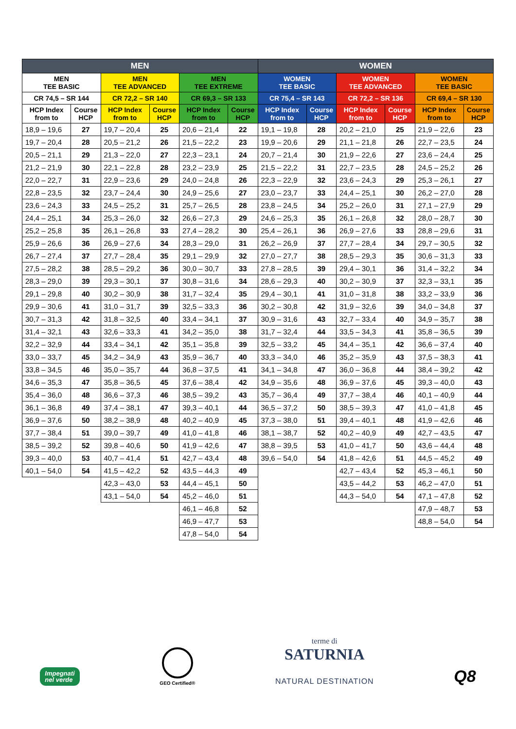| MEN | | | | | | WOMEN | | | | | |
| --- | --- | --- | --- | --- | --- | --- | --- | --- | --- | --- | --- |
| MEN TEE BASIC | | MEN TEE ADVANCED | | MEN TEE EXTREME | | WOMEN TEE BASIC | | WOMEN TEE ADVANCED | | WOMEN TEE BASIC | |
| CR 74,5 – SR 144 | | CR 72,2 – SR 140 | | CR 69,3 – SR 133 | | CR 75,4 – SR 143 | | CR 72,2 – SR 136 | | CR 69,4 – SR 130 | |
| HCP Index from to | Course HCP | HCP Index from to | Course HCP | HCP Index from to | Course HCP | HCP Index from to | Course HCP | HCP Index from to | Course HCP | HCP Index from to | Course HCP |
| 18,9 – 19,6 | 27 | 19,7 – 20,4 | 25 | 20,6 – 21,4 | 22 | 19,1 – 19,8 | 28 | 20,2 – 21,0 | 25 | 21,9 – 22,6 | 23 |
| 19,7 – 20,4 | 28 | 20,5 – 21,2 | 26 | 21,5 – 22,2 | 23 | 19,9 – 20,6 | 29 | 21,1 – 21,8 | 26 | 22,7 – 23,5 | 24 |
| 20,5 – 21,1 | 29 | 21,3 – 22,0 | 27 | 22,3 – 23,1 | 24 | 20,7 – 21,4 | 30 | 21,9 – 22,6 | 27 | 23,6 – 24,4 | 25 |
| 21,2 – 21,9 | 30 | 22,1 – 22,8 | 28 | 23,2 – 23,9 | 25 | 21,5 – 22,2 | 31 | 22,7 – 23,5 | 28 | 24,5 – 25,2 | 26 |
| 22,0 – 22,7 | 31 | 22,9 – 23,6 | 29 | 24,0 – 24,8 | 26 | 22,3 – 22,9 | 32 | 23,6 – 24,3 | 29 | 25,3 – 26,1 | 27 |
| 22,8 – 23,5 | 32 | 23,7 – 24,4 | 30 | 24,9 – 25,6 | 27 | 23,0 – 23,7 | 33 | 24,4 – 25,1 | 30 | 26,2 – 27,0 | 28 |
| 23,6 – 24,3 | 33 | 24,5 – 25,2 | 31 | 25,7 – 26,5 | 28 | 23,8 – 24,5 | 34 | 25,2 – 26,0 | 31 | 27,1 – 27,9 | 29 |
| 24,4 – 25,1 | 34 | 25,3 – 26,0 | 32 | 26,6 – 27,3 | 29 | 24,6 – 25,3 | 35 | 26,1 – 26,8 | 32 | 28,0 – 28,7 | 30 |
| 25,2 – 25,8 | 35 | 26,1 – 26,8 | 33 | 27,4 – 28,2 | 30 | 25,4 – 26,1 | 36 | 26,9 – 27,6 | 33 | 28,8 – 29,6 | 31 |
| 25,9 – 26,6 | 36 | 26,9 – 27,6 | 34 | 28,3 – 29,0 | 31 | 26,2 – 26,9 | 37 | 27,7 – 28,4 | 34 | 29,7 – 30,5 | 32 |
| 26,7 – 27,4 | 37 | 27,7 – 28,4 | 35 | 29,1 – 29,9 | 32 | 27,0 – 27,7 | 38 | 28,5 – 29,3 | 35 | 30,6 – 31,3 | 33 |
| 27,5 – 28,2 | 38 | 28,5 – 29,2 | 36 | 30,0 – 30,7 | 33 | 27,8 – 28,5 | 39 | 29,4 – 30,1 | 36 | 31,4 – 32,2 | 34 |
| 28,3 – 29,0 | 39 | 29,3 – 30,1 | 37 | 30,8 – 31,6 | 34 | 28,6 – 29,3 | 40 | 30,2 – 30,9 | 37 | 32,3 – 33,1 | 35 |
| 29,1 – 29,8 | 40 | 30,2 – 30,9 | 38 | 31,7 – 32,4 | 35 | 29,4 – 30,1 | 41 | 31,0 – 31,8 | 38 | 33,2 – 33,9 | 36 |
| 29,9 – 30,6 | 41 | 31,0 – 31,7 | 39 | 32,5 – 33,3 | 36 | 30,2 – 30,8 | 42 | 31,9 – 32,6 | 39 | 34,0 – 34,8 | 37 |
| 30,7 – 31,3 | 42 | 31,8 – 32,5 | 40 | 33,4 – 34,1 | 37 | 30,9 – 31,6 | 43 | 32,7 – 33,4 | 40 | 34,9 – 35,7 | 38 |
| 31,4 – 32,1 | 43 | 32,6 – 33,3 | 41 | 34,2 – 35,0 | 38 | 31,7 – 32,4 | 44 | 33,5 – 34,3 | 41 | 35,8 – 36,5 | 39 |
| 32,2 – 32,9 | 44 | 33,4 – 34,1 | 42 | 35,1 – 35,8 | 39 | 32,5 – 33,2 | 45 | 34,4 – 35,1 | 42 | 36,6 – 37,4 | 40 |
| 33,0 – 33,7 | 45 | 34,2 – 34,9 | 43 | 35,9 – 36,7 | 40 | 33,3 – 34,0 | 46 | 35,2 – 35,9 | 43 | 37,5 – 38,3 | 41 |
| 33,8 – 34,5 | 46 | 35,0 – 35,7 | 44 | 36,8 – 37,5 | 41 | 34,1 – 34,8 | 47 | 36,0 – 36,8 | 44 | 38,4 – 39,2 | 42 |
| 34,6 – 35,3 | 47 | 35,8 – 36,5 | 45 | 37,6 – 38,4 | 42 | 34,9 – 35,6 | 48 | 36,9 – 37,6 | 45 | 39,3 – 40,0 | 43 |
| 35,4 – 36,0 | 48 | 36,6 – 37,3 | 46 | 38,5 – 39,2 | 43 | 35,7 – 36,4 | 49 | 37,7 – 38,4 | 46 | 40,1 – 40,9 | 44 |
| 36,1 – 36,8 | 49 | 37,4 – 38,1 | 47 | 39,3 – 40,1 | 44 | 36,5 – 37,2 | 50 | 38,5 – 39,3 | 47 | 41,0 – 41,8 | 45 |
| 36,9 – 37,6 | 50 | 38,2 – 38,9 | 48 | 40,2 – 40,9 | 45 | 37,3 – 38,0 | 51 | 39,4 – 40,1 | 48 | 41,9 – 42,6 | 46 |
| 37,7 – 38,4 | 51 | 39,0 – 39,7 | 49 | 41,0 – 41,8 | 46 | 38,1 – 38,7 | 52 | 40,2 – 40,9 | 49 | 42,7 – 43,5 | 47 |
| 38,5 – 39,2 | 52 | 39,8 – 40,6 | 50 | 41,9 – 42,6 | 47 | 38,8 – 39,5 | 53 | 41,0 – 41,7 | 50 | 43,6 – 44,4 | 48 |
| 39,3 – 40,0 | 53 | 40,7 – 41,4 | 51 | 42,7 – 43,4 | 48 | 39,6 – 54,0 | 54 | 41,8 – 42,6 | 51 | 44,5 – 45,2 | 49 |
| 40,1 – 54,0 | 54 | 41,5 – 42,2 | 52 | 43,5 – 44,3 | 49 | | | 42,7 – 43,4 | 52 | 45,3 – 46,1 | 50 |
| | | 42,3 – 43,0 | 53 | 44,4 – 45,1 | 50 | | | 43,5 – 44,2 | 53 | 46,2 – 47,0 | 51 |
| | | 43,1 – 54,0 | 54 | 45,2 – 46,0 | 51 | | | 44,3 – 54,0 | 54 | 47,1 – 47,8 | 52 |
| | | | | 46,1 – 46,8 | 52 | | | | | 47,9 – 48,7 | 53 |
| | | | | 46,9 – 47,7 | 53 | | | | | 48,8 – 54,0 | 54 |
| | | | | 47,8 – 54,0 | 54 | | | | | | |
Impegnati
nel verde
GEO Certified®
terme di
SATURNIA
NATURAL DESTINATION
Q8